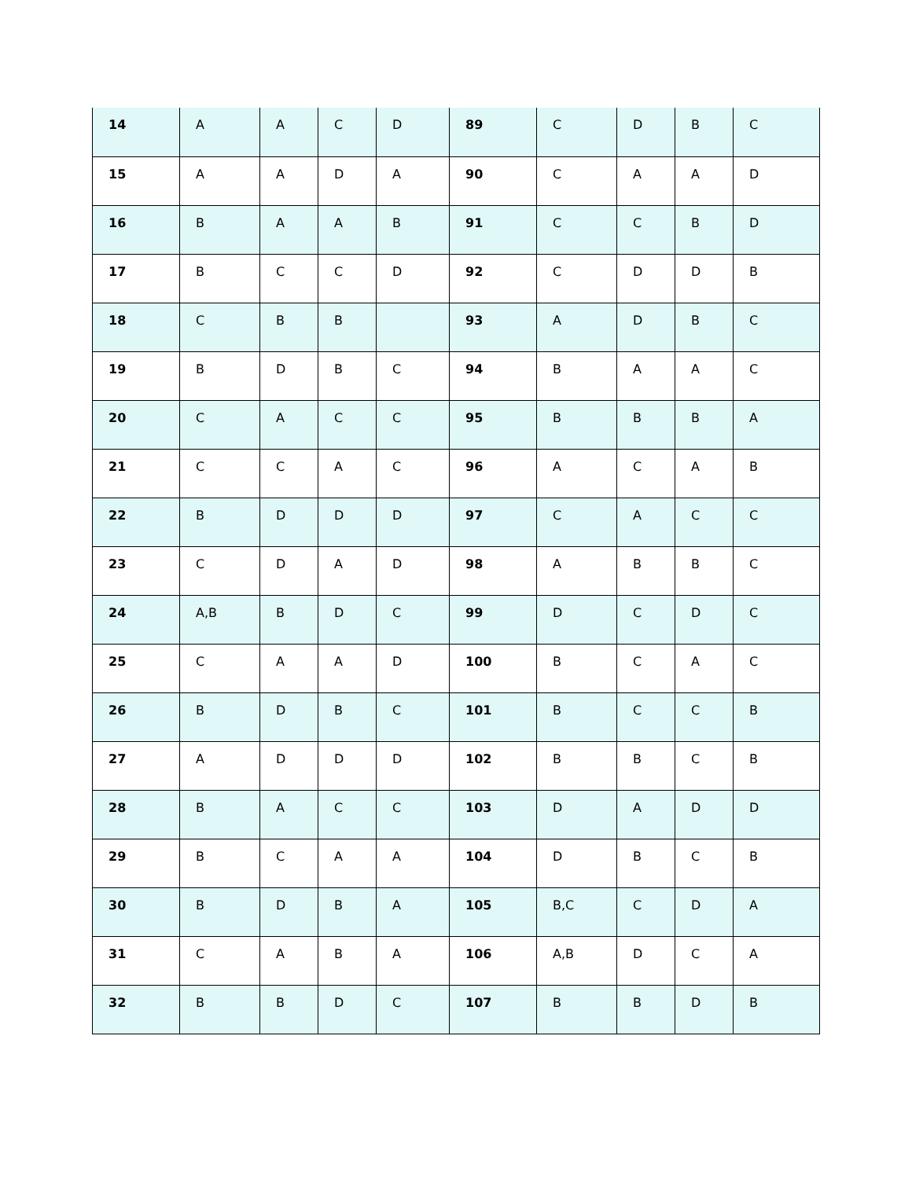| 14 | A | A | C | D | 89 | C | D | B | C |
| 15 | A | A | D | A | 90 | C | A | A | D |
| 16 | B | A | A | B | 91 | C | C | B | D |
| 17 | B | C | C | D | 92 | C | D | D | B |
| 18 | C | B | B | | 93 | A | D | B | C |
| 19 | B | D | B | C | 94 | B | A | A | C |
| 20 | C | A | C | C | 95 | B | B | B | A |
| 21 | C | C | A | C | 96 | A | C | A | B |
| 22 | B | D | D | D | 97 | C | A | C | C |
| 23 | C | D | A | D | 98 | A | B | B | C |
| 24 | A,B | B | D | C | 99 | D | C | D | C |
| 25 | C | A | A | D | 100 | B | C | A | C |
| 26 | B | D | B | C | 101 | B | C | C | B |
| 27 | A | D | D | D | 102 | B | B | C | B |
| 28 | B | A | C | C | 103 | D | A | D | D |
| 29 | B | C | A | A | 104 | D | B | C | B |
| 30 | B | D | B | A | 105 | B,C | C | D | A |
| 31 | C | A | B | A | 106 | A,B | D | C | A |
| 32 | B | B | D | C | 107 | B | B | D | B |